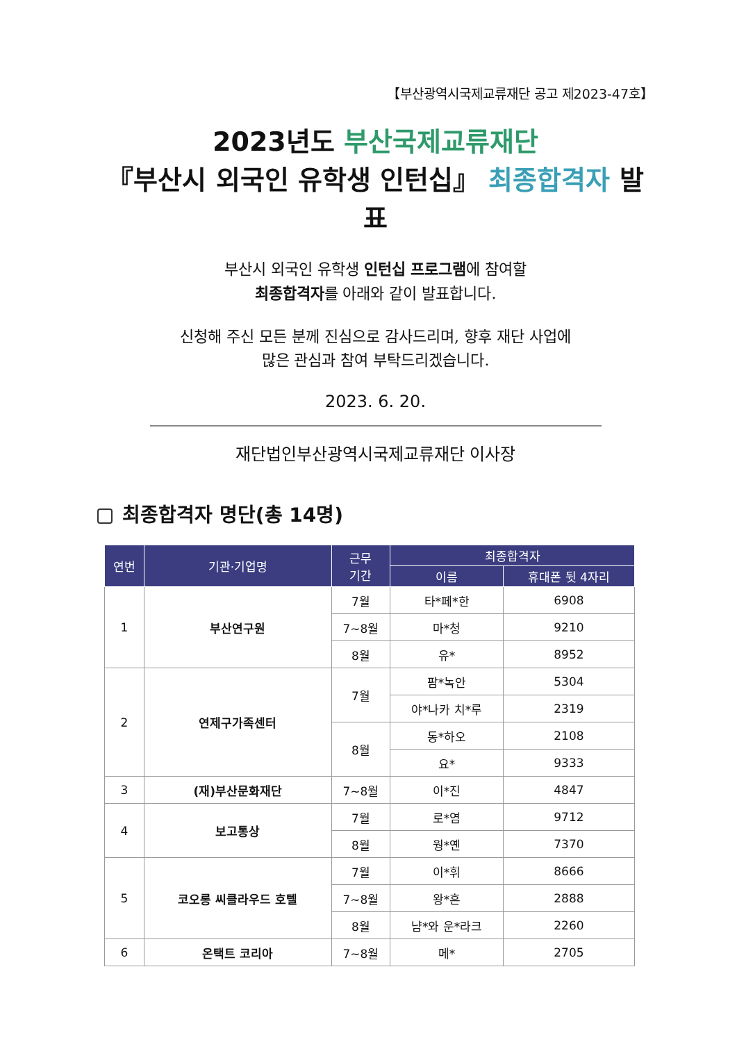【부산광역시국제교류재단 공고 제2023-47호】
2023년도 부산국제교류재단
『부산시 외국인 유학생 인턴십』 최종합격자 발표
부산시 외국인 유학생 인턴십 프로그램에 참여할
최종합격자를 아래와 같이 발표합니다.
신청해 주신 모든 분께 진심으로 감사드리며, 향후 재단 사업에
많은 관심과 참여 부탁드리겠습니다.
2023. 6. 20.
재단법인부산광역시국제교류재단 이사장
최종합격자 명단(총 14명)
| 연번 | 기관·기업명 | 근무 기간 | 최종합격자 | |
| --- | --- | --- | --- | --- |
| | | | 이름 | 휴대폰 뒷 4자리 |
| 1 | 부산연구원 | 7월 | 타*페*한 | 6908 |
| | | 7~8월 | 마*청 | 9210 |
| | | 8월 | 유* | 8952 |
| 2 | 연제구가족센터 | 7월 | 팜*녹안 | 5304 |
| | | | 야*나카 치*루 | 2319 |
| | | 8월 | 동*하오 | 2108 |
| | | | 요* | 9333 |
| 3 | (재)부산문화재단 | 7~8월 | 이*진 | 4847 |
| 4 | 보고통상 | 7월 | 로*염 | 9712 |
| | | 8월 | 웡*옌 | 7370 |
| 5 | 코오롱 씨클라우드 호텔 | 7월 | 이*휘 | 8666 |
| | | 7~8월 | 왕*흔 | 2888 |
| | | 8월 | 냠*와 운*라크 | 2260 |
| 6 | 온택트 코리아 | 7~8월 | 메* | 2705 |